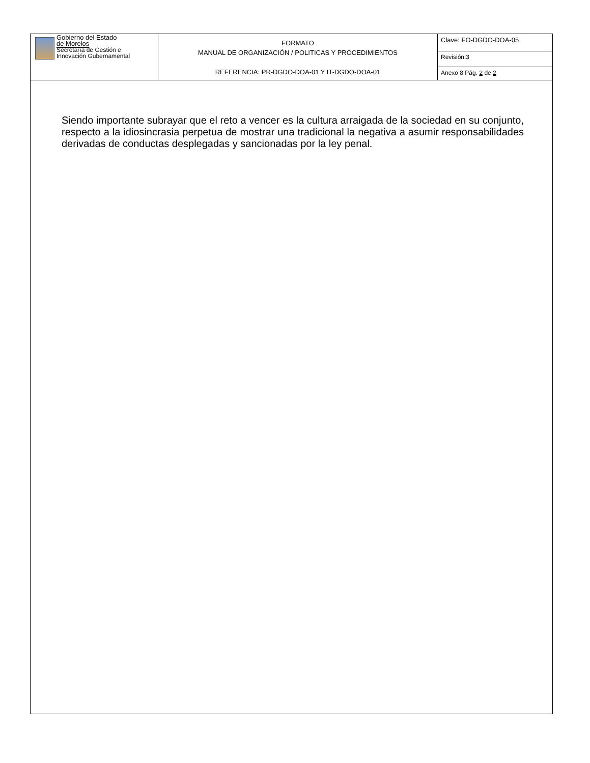| Gobierno del Estado de Morelos Secretaría de Gestión e Innovación Gubernamental | FORMATO MANUAL DE ORGANIZACIÓN / POLITICAS Y PROCEDIMIENTOS REFERENCIA: PR-DGDO-DOA-01 Y IT-DGDO-DOA-01 | Clave: FO-DGDO-DOA-05 |
| | | Revisión:3 |
| | | Anexo 8 Pág. 2 de 2 |
Siendo importante subrayar que el reto a vencer es la cultura arraigada de la sociedad en su conjunto, respecto a la idiosincrasia perpetua de mostrar una tradicional la negativa a asumir responsabilidades derivadas de conductas desplegadas y sancionadas por la ley penal.